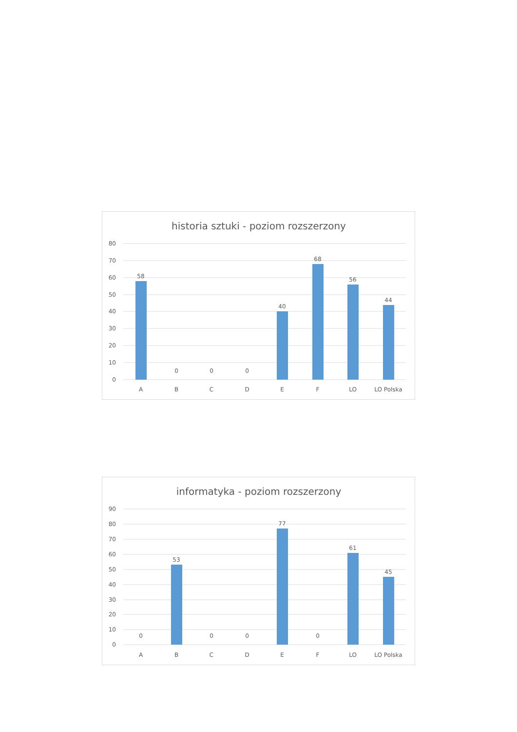historia sztuki - poziom rozszerzony
80
70
60
50
40
30
20
10
0
58
0
0
0
40
68
56
44
A
B
C
D
E
F
LO
LO Polska
informatyka - poziom rozszerzony
90
80
70
60
50
40
30
20
10
0
0
53
0
0
77
0
61
45
A
B
C
D
E
F
LO
LO Polska